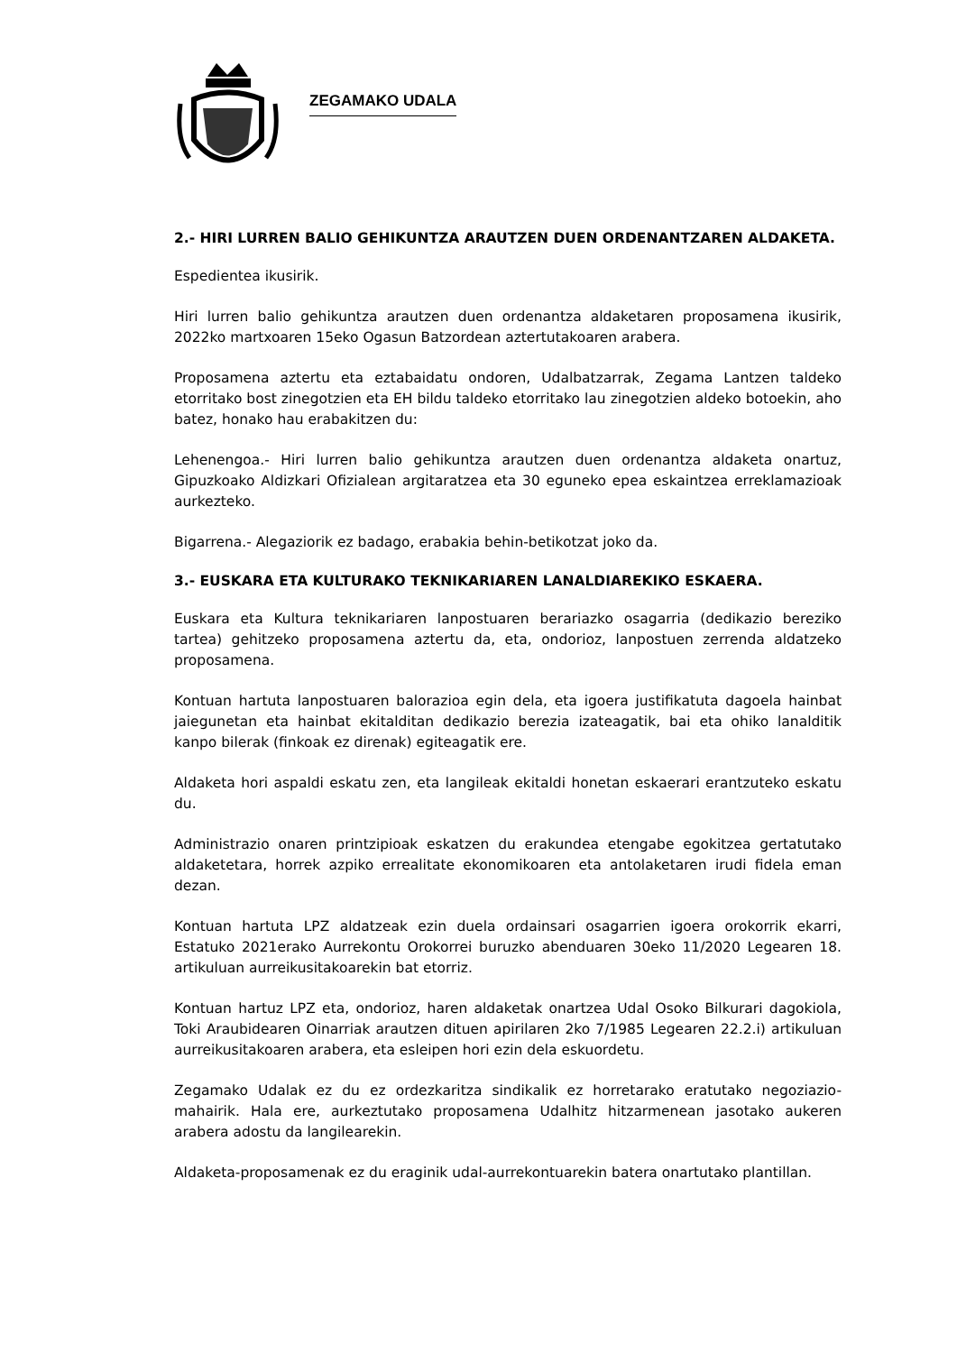ZEGAMAKO UDALA
2.- HIRI LURREN BALIO GEHIKUNTZA ARAUTZEN DUEN ORDENANTZAREN ALDAKETA.
Espedientea ikusirik.
Hiri lurren balio gehikuntza arautzen duen ordenantza aldaketaren proposamena ikusirik, 2022ko martxoaren 15eko Ogasun Batzordean aztertutakoaren arabera.
Proposamena aztertu eta eztabaidatu ondoren, Udalbatzarrak, Zegama Lantzen taldeko etorritako bost zinegotzien eta EH bildu taldeko etorritako lau zinegotzien aldeko botoekin, aho batez, honako hau erabakitzen du:
Lehenengoa.- Hiri lurren balio gehikuntza arautzen duen ordenantza aldaketa onartuz, Gipuzkoako Aldizkari Ofizialean argitaratzea eta 30 eguneko epea eskaintzea erreklamazioak aurkezteko.
Bigarrena.- Alegaziorik ez badago, erabakia behin-betikotzat joko da.
3.- EUSKARA ETA KULTURAKO TEKNIKARIAREN LANALDIAREKIKO ESKAERA.
Euskara eta Kultura teknikariaren lanpostuaren berariazko osagarria (dedikazio bereziko tartea) gehitzeko proposamena aztertu da, eta, ondorioz, lanpostuen zerrenda aldatzeko proposamena.
Kontuan hartuta lanpostuaren balorazioa egin dela, eta igoera justifikatuta dagoela hainbat jaiegunetan eta hainbat ekitalditan dedikazio berezia izateagatik, bai eta ohiko lanalditik kanpo bilerak (finkoak ez direnak) egiteagatik ere.
Aldaketa hori aspaldi eskatu zen, eta langileak ekitaldi honetan eskaerari erantzuteko eskatu du.
Administrazio onaren printzipioak eskatzen du erakundea etengabe egokitzea gertatutako aldaketetara, horrek azpiko errealitate ekonomikoaren eta antolaketaren irudi fidela eman dezan.
Kontuan hartuta LPZ aldatzeak ezin duela ordainsari osagarrien igoera orokorrik ekarri, Estatuko 2021erako Aurrekontu Orokorrei buruzko abenduaren 30eko 11/2020 Legearen 18. artikuluan aurreikusitakoarekin bat etorriz.
Kontuan hartuz LPZ eta, ondorioz, haren aldaketak onartzea Udal Osoko Bilkurari dagokiola, Toki Araubidearen Oinarriak arautzen dituen apirilaren 2ko 7/1985 Legearen 22.2.i) artikuluan aurreikusitakoaren arabera, eta esleipen hori ezin dela eskuordetu.
Zegamako Udalak ez du ez ordezkaritza sindikalik ez horretarako eratutako negoziazio-mahairik. Hala ere, aurkeztutako proposamena Udalhitz hitzarmenean jasotako aukeren arabera adostu da langilearekin.
Aldaketa-proposamenak ez du eraginik udal-aurrekontuarekin batera onartutako plantillan.